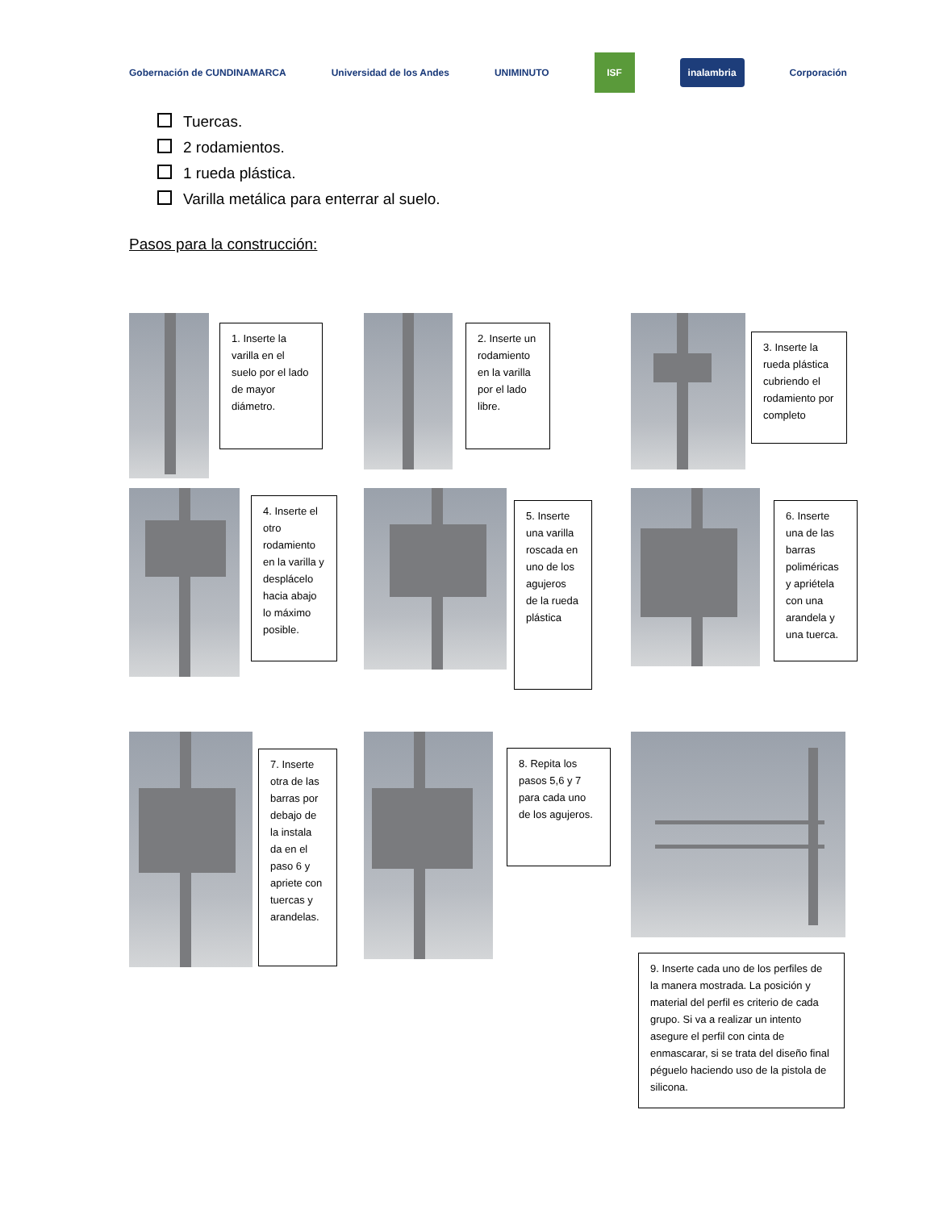Gobernación de CUNDINAMARCA Universidad de los Andes UNIMINUTO ISF
inalambria
Corporación
Tuercas.
2 rodamientos.
1 rueda plástica.
Varilla metálica para enterrar al suelo.
Pasos para la construcción:
1. Inserte la varilla en el suelo por el lado de mayor diámetro.
2. Inserte un rodamiento en la varilla por el lado libre.
3. Inserte la rueda plástica cubriendo el rodamiento por completo
4. Inserte el otro rodamiento en la varilla y desplácelo hacia abajo lo máximo posible.
5. Inserte una varilla roscada en uno de los agujeros de la rueda plástica
6. Inserte una de las barras poliméricas y apriétela con una arandela y una tuerca.
7. Inserte otra de las barras por debajo de la instala da en el paso 6 y apriete con tuercas y arandelas.
8. Repita los pasos 5,6 y 7 para cada uno de los agujeros.
9. Inserte cada uno de los perfiles de la manera mostrada. La posición y material del perfil es criterio de cada grupo. Si va a realizar un intento asegure el perfil con cinta de enmascarar, si se trata del diseño final péguelo haciendo uso de la pistola de silicona.